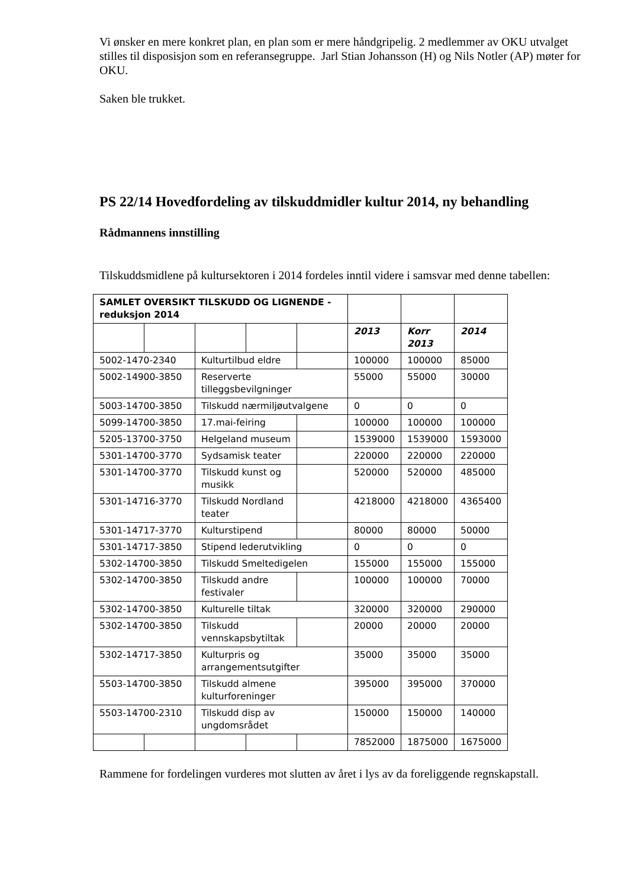Vi ønsker en mere konkret plan, en plan som er mere håndgripelig. 2 medlemmer av OKU utvalget stilles til disposisjon som en referansegruppe. Jarl Stian Johansson (H) og Nils Notler (AP) møter for OKU.
Saken ble trukket.
PS 22/14 Hovedfordeling av tilskuddmidler kultur 2014, ny behandling
Rådmannens innstilling
Tilskuddsmidlene på kultursektoren i 2014 fordeles inntil videre i samsvar med denne tabellen:
| SAMLET OVERSIKT TILSKUDD OG LIGNENDE - reduksjon 2014 | | | | | | | |
| | | | | | 2013 | Korr 2013 | 2014 |
| 5002-1470-2340 | | Kulturtilbud eldre | | | 100000 | 100000 | 85000 |
| 5002-14900-3850 | | Reserverte tilleggsbevilgninger | | | 55000 | 55000 | 30000 |
| 5003-14700-3850 | | Tilskudd nærmiljøutvalgene | | | 0 | 0 | 0 |
| 5099-14700-3850 | | 17.mai-feiring | | | 100000 | 100000 | 100000 |
| 5205-13700-3750 | | Helgeland museum | | | 1539000 | 1539000 | 1593000 |
| 5301-14700-3770 | | Sydsamisk teater | | | 220000 | 220000 | 220000 |
| 5301-14700-3770 | | Tilskudd kunst og musikk | | | 520000 | 520000 | 485000 |
| 5301-14716-3770 | | Tilskudd Nordland teater | | | 4218000 | 4218000 | 4365400 |
| 5301-14717-3770 | | Kulturstipend | | | 80000 | 80000 | 50000 |
| 5301-14717-3850 | | Stipend lederutvikling | | | 0 | 0 | 0 |
| 5302-14700-3850 | | Tilskudd Smeltedigelen | | | 155000 | 155000 | 155000 |
| 5302-14700-3850 | | Tilskudd andre festivaler | | | 100000 | 100000 | 70000 |
| 5302-14700-3850 | | Kulturelle tiltak | | | 320000 | 320000 | 290000 |
| 5302-14700-3850 | | Tilskudd vennskapsbytiltak | | | 20000 | 20000 | 20000 |
| 5302-14717-3850 | | Kulturpris og arrangementsutgifter | | | 35000 | 35000 | 35000 |
| 5503-14700-3850 | | Tilskudd almene kulturforeninger | | | 395000 | 395000 | 370000 |
| 5503-14700-2310 | | Tilskudd disp av ungdomsrådet | | | 150000 | 150000 | 140000 |
| | | | | | 7852000 | 1875000 | 1675000 |
Rammene for fordelingen vurderes mot slutten av året i lys av da foreliggende regnskapstall.